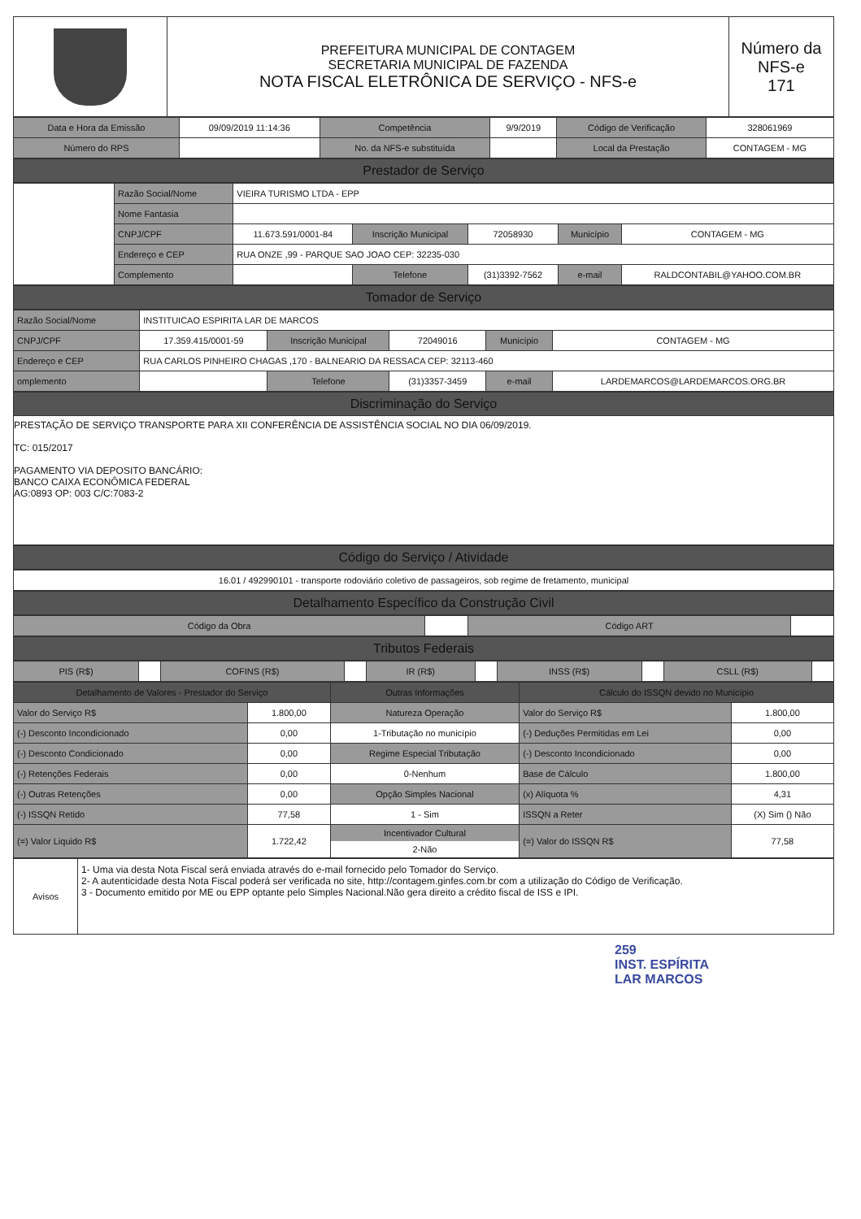| | PREFEITURA MUNICIPAL DE CONTAGEM SECRETARIA MUNICIPAL DE FAZENDA NOTA FISCAL ELETRÔNICA DE SERVIÇO - NFS-e | Número da NFS-e 171 |
| Data e Hora da Emissão | 09/09/2019 11:14:36 | Competência | 9/9/2019 | Código de Verificação | 328061969 |
| Número do RPS | | No. da NFS-e substituída | | Local da Prestação | CONTAGEM - MG |
Prestador de Serviço
| | Razão Social/Nome | VIEIRA TURISMO LTDA - EPP | | | | |
| | Nome Fantasia | | | | | |
| | CNPJ/CPF | 11.673.591/0001-84 | Inscrição Municipal | 72058930 | Município | CONTAGEM - MG |
| | Endereço e CEP | RUA ONZE ,99 - PARQUE SAO JOAO CEP: 32235-030 | | | | |
| | Complemento | | Telefone | (31)3392-7562 | e-mail | RALDCONTABIL@YAHOO.COM.BR |
Tomador de Serviço
| Razão Social/Nome | INSTITUICAO ESPIRITA LAR DE MARCOS | | | | |
| CNPJ/CPF | 17.359.415/0001-59 | Inscrição Municipal | 72049016 | Município | CONTAGEM - MG |
| Endereço e CEP | RUA CARLOS PINHEIRO CHAGAS ,170 - BALNEARIO DA RESSACA CEP: 32113-460 | | | | |
| omplemento | | Telefone | (31)3357-3459 | e-mail | LARDEMARCOS@LARDEMARCOS.ORG.BR |
Discriminação do Serviço
PRESTAÇÃO DE SERVIÇO TRANSPORTE PARA XII CONFERÊNCIA DE ASSISTÊNCIA SOCIAL NO DIA 06/09/2019.
TC: 015/2017
PAGAMENTO VIA DEPOSITO BANCÁRIO:
BANCO CAIXA ECONÔMICA FEDERAL
AG:0893 OP: 003 C/C:7083-2
Código do Serviço / Atividade
| 16.01 / 492990101 - transporte rodoviário coletivo de passageiros, sob regime de fretamento, municipal |
Detalhamento Específico da Construção Civil
| Código da Obra | | Código ART | |
Tributos Federais
| PIS (R$) | | COFINS (R$) | | IR (R$) | | INSS (R$) | | CSLL (R$) | |
| Detalhamento de Valores - Prestador do Serviço | | Outras Informações | Cálculo do ISSQN devido no Município | |
| --- | --- | --- | --- | --- |
| Valor do Serviço R$ | 1.800,00 | Natureza Operação | Valor do Serviço R$ | 1.800,00 |
| (-) Desconto Incondicionado | 0,00 | 1-Tributação no município | (-) Deduções Permitidas em Lei | 0,00 |
| (-) Desconto Condicionado | 0,00 | Regime Especial Tributação | (-) Desconto Incondicionado | 0,00 |
| (-) Retenções Federais | 0,00 | 0-Nenhum | Base de Cálculo | 1.800,00 |
| (-) Outras Retenções | 0,00 | Opção Simples Nacional | (x) Alíquota % | 4,31 |
| (-) ISSQN Retido | 77,58 | 1 - Sim | ISSQN a Reter | (X) Sim () Não |
| (=) Valor Liquido R$ | 1.722,42 | Incentivador Cultural 2-Não | (=) Valor do ISSQN R$ | 77,58 |
| Avisos | 1- Uma via desta Nota Fiscal será enviada através do e-mail fornecido pelo Tomador do Serviço. 2- A autenticidade desta Nota Fiscal poderá ser verificada no site, http://contagem.ginfes.com.br com a utilização do Código de Verificação. 3 - Documento emitido por ME ou EPP optante pelo Simples Nacional.Não gera direito a crédito fiscal de ISS e IPI. |
259
INST. ESPÍRITA
LAR MARCOS